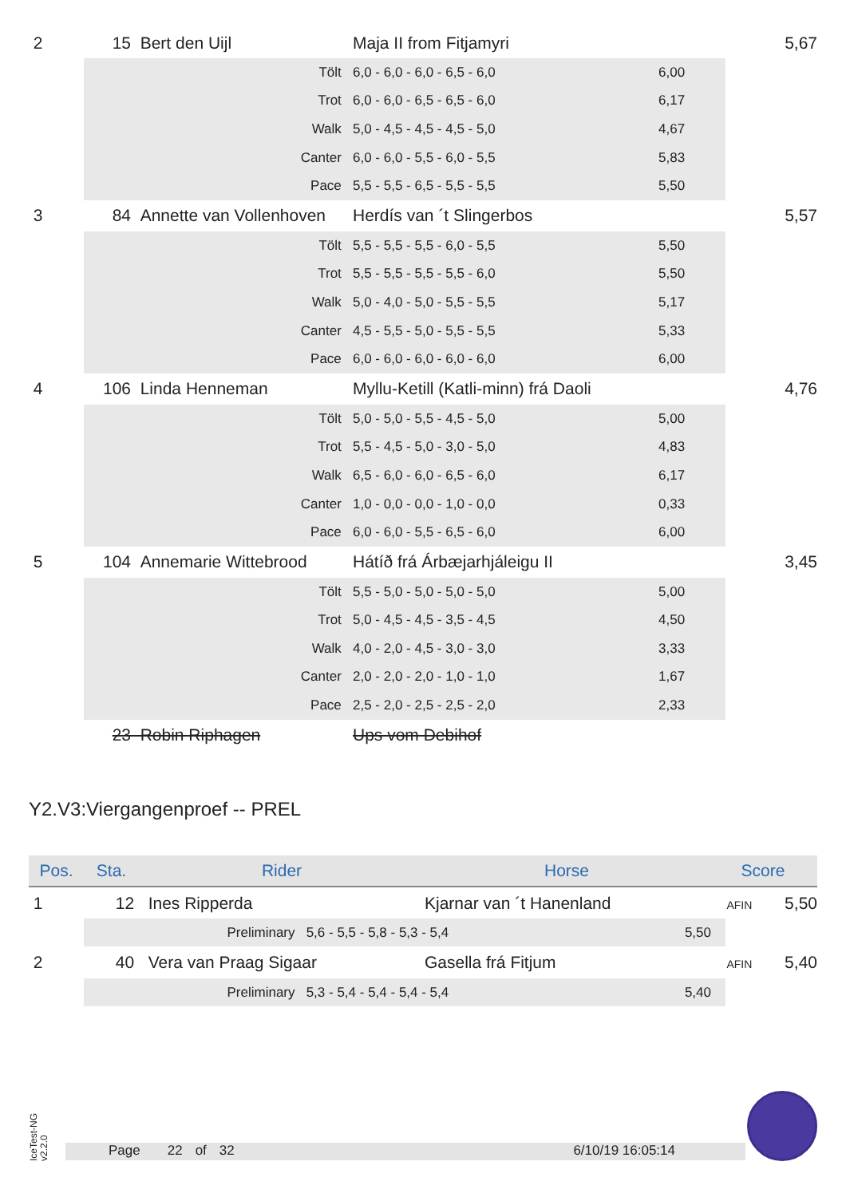| 2 | 15 | Bert den Uijl | Maja II from Fitjamyri | | 5,67 |
| | Tölt | | 6,0 - 6,0 - 6,0 - 6,5 - 6,0 | 6,00 | |
| | Trot | | 6,0 - 6,0 - 6,5 - 6,5 - 6,0 | 6,17 | |
| | Walk | | 5,0 - 4,5 - 4,5 - 4,5 - 5,0 | 4,67 | |
| | Canter | | 6,0 - 6,0 - 5,5 - 6,0 - 5,5 | 5,83 | |
| | Pace | | 5,5 - 5,5 - 6,5 - 5,5 - 5,5 | 5,50 | |
| 3 | 84 | Annette van Vollenhoven | Herdís van ´t Slingerbos | | 5,57 |
| | Tölt | | 5,5 - 5,5 - 5,5 - 6,0 - 5,5 | 5,50 | |
| | Trot | | 5,5 - 5,5 - 5,5 - 5,5 - 6,0 | 5,50 | |
| | Walk | | 5,0 - 4,0 - 5,0 - 5,5 - 5,5 | 5,17 | |
| | Canter | | 4,5 - 5,5 - 5,0 - 5,5 - 5,5 | 5,33 | |
| | Pace | | 6,0 - 6,0 - 6,0 - 6,0 - 6,0 | 6,00 | |
| 4 | 106 | Linda Henneman | Myllu-Ketill (Katli-minn) frá Daoli | | 4,76 |
| | Tölt | | 5,0 - 5,0 - 5,5 - 4,5 - 5,0 | 5,00 | |
| | Trot | | 5,5 - 4,5 - 5,0 - 3,0 - 5,0 | 4,83 | |
| | Walk | | 6,5 - 6,0 - 6,0 - 6,5 - 6,0 | 6,17 | |
| | Canter | | 1,0 - 0,0 - 0,0 - 1,0 - 0,0 | 0,33 | |
| | Pace | | 6,0 - 6,0 - 5,5 - 6,5 - 6,0 | 6,00 | |
| 5 | 104 | Annemarie Wittebrood | Hátíð frá Árbæjarhjáleigu II | | 3,45 |
| | Tölt | | 5,5 - 5,0 - 5,0 - 5,0 - 5,0 | 5,00 | |
| | Trot | | 5,0 - 4,5 - 4,5 - 3,5 - 4,5 | 4,50 | |
| | Walk | | 4,0 - 2,0 - 4,5 - 3,0 - 3,0 | 3,33 | |
| | Canter | | 2,0 - 2,0 - 2,0 - 1,0 - 1,0 | 1,67 | |
| | Pace | | 2,5 - 2,0 - 2,5 - 2,5 - 2,0 | 2,33 | |
| | 23 | Robin Riphagen | Ups vom Debihof | | |
Y2.V3:Viergangenproef -- PREL
| Pos. | Sta. | Rider | Horse | Score |
| --- | --- | --- | --- | --- |
| 1 | 12 | Ines Ripperda | Kjarnar van ´t Hanenland | AFIN 5,50 |
| | Preliminary 5,6 - 5,5 - 5,8 - 5,3 - 5,4 5,50 | | | |
| 2 | 40 | Vera van Praag Sigaar | Gasella frá Fitjum | AFIN 5,40 |
| | Preliminary 5,3 - 5,4 - 5,4 - 5,4 - 5,4 5,40 | | | |
IceTest-NG
v2.2.0
Page 22 of 32 6/10/19 16:05:14